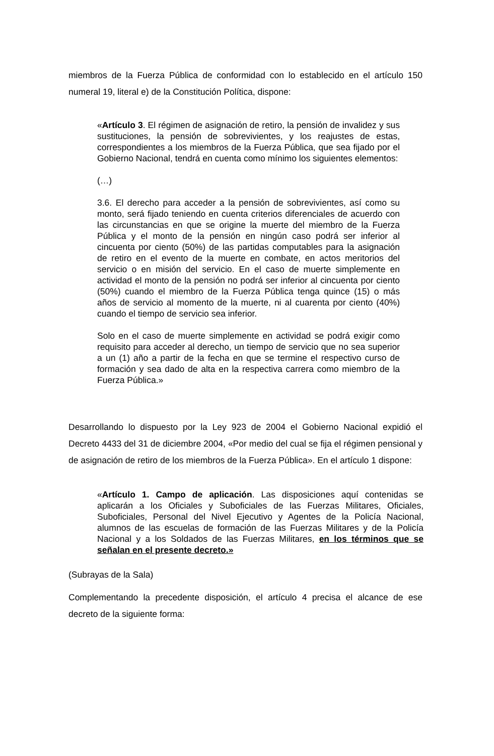miembros de la Fuerza Pública de conformidad con lo establecido en el artículo 150 numeral 19, literal e) de la Constitución Política, dispone:
«Artículo 3. El régimen de asignación de retiro, la pensión de invalidez y sus sustituciones, la pensión de sobrevivientes, y los reajustes de estas, correspondientes a los miembros de la Fuerza Pública, que sea fijado por el Gobierno Nacional, tendrá en cuenta como mínimo los siguientes elementos:
(…)
3.6. El derecho para acceder a la pensión de sobrevivientes, así como su monto, será fijado teniendo en cuenta criterios diferenciales de acuerdo con las circunstancias en que se origine la muerte del miembro de la Fuerza Pública y el monto de la pensión en ningún caso podrá ser inferior al cincuenta por ciento (50%) de las partidas computables para la asignación de retiro en el evento de la muerte en combate, en actos meritorios del servicio o en misión del servicio. En el caso de muerte simplemente en actividad el monto de la pensión no podrá ser inferior al cincuenta por ciento (50%) cuando el miembro de la Fuerza Pública tenga quince (15) o más años de servicio al momento de la muerte, ni al cuarenta por ciento (40%) cuando el tiempo de servicio sea inferior.
Solo en el caso de muerte simplemente en actividad se podrá exigir como requisito para acceder al derecho, un tiempo de servicio que no sea superior a un (1) año a partir de la fecha en que se termine el respectivo curso de formación y sea dado de alta en la respectiva carrera como miembro de la Fuerza Pública.»
Desarrollando lo dispuesto por la Ley 923 de 2004 el Gobierno Nacional expidió el Decreto 4433 del 31 de diciembre 2004, «Por medio del cual se fija el régimen pensional y de asignación de retiro de los miembros de la Fuerza Pública». En el artículo 1 dispone:
«Artículo 1. Campo de aplicación. Las disposiciones aquí contenidas se aplicarán a los Oficiales y Suboficiales de las Fuerzas Militares, Oficiales, Suboficiales, Personal del Nivel Ejecutivo y Agentes de la Policía Nacional, alumnos de las escuelas de formación de las Fuerzas Militares y de la Policía Nacional y a los Soldados de las Fuerzas Militares, en los términos que se señalan en el presente decreto.»
(Subrayas de la Sala)
Complementando la precedente disposición, el artículo 4 precisa el alcance de ese decreto de la siguiente forma: